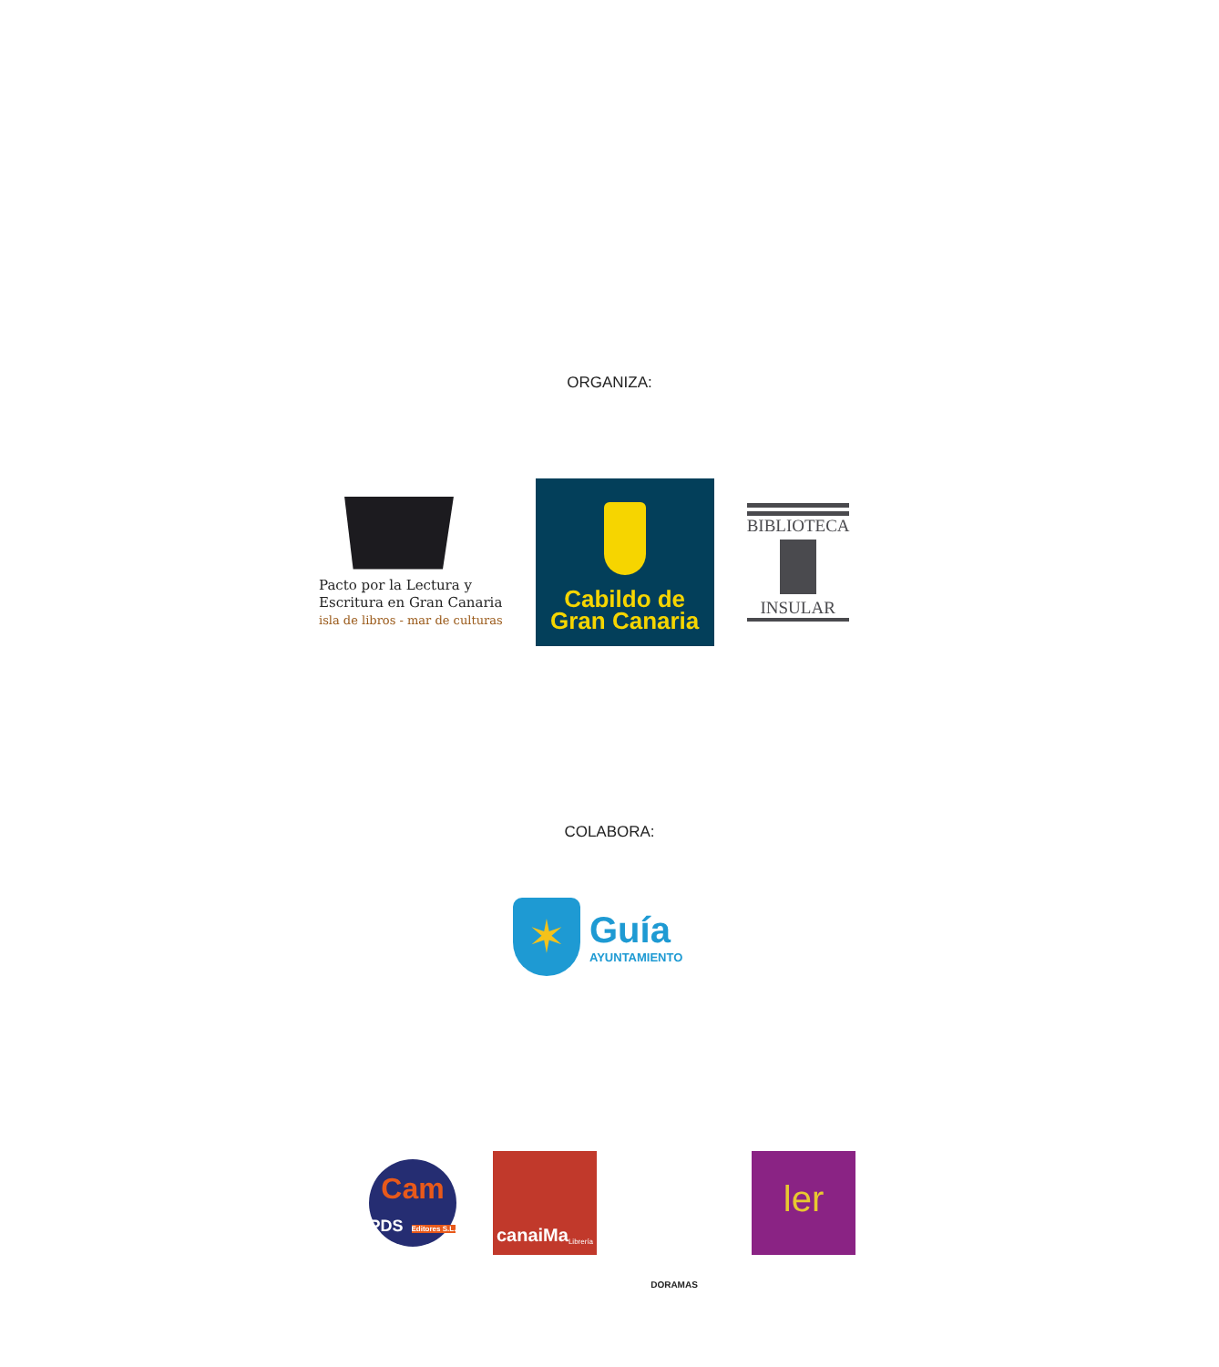ORGANIZA:
Pacto por la Lectura y
Escritura en Gran Canaria
isla de libros - mar de culturas
Cabildo de
Gran Canaria
BIBLIOTECA
INSULAR
COLABORA:
✶
Guía
AYUNTAMIENTO
Cam
PDS Editores S.L.
canaiMa Librería
DORAMAS
ler